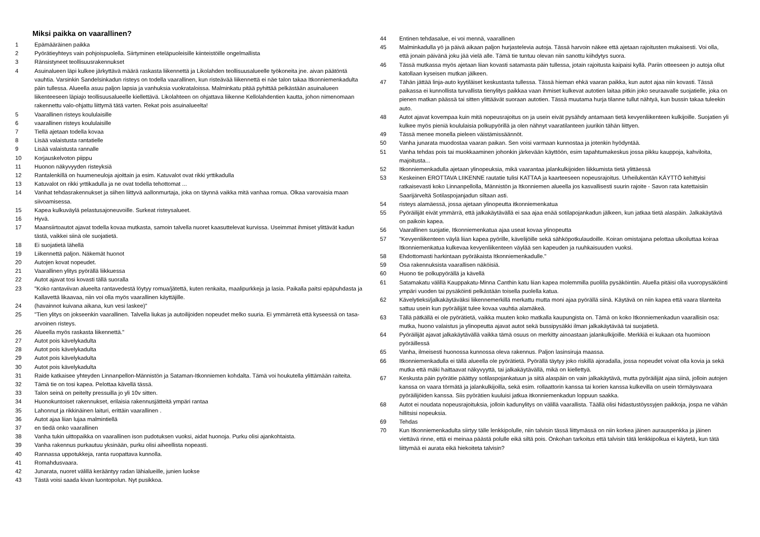Miksi paikka on vaarallinen?
| 1 | Epämääräinen paikka |
| 2 | Pyörätieyhteys vain pohjoispuolella. Siirtyminen eteläpuoleisille kiinteistöille ongelmallista |
| 3 | Ränsistyneet teollisuusrakennukset |
| 4 | Asuinalueen läpi kulkee järkyttävä määrä raskasta liikennettä ja Likolahden teollisuusalueelle työkoneita jne. aivan päätöntä vauhtia. Varsinkin Sandelsinkadun risteys on todella vaarallinen, kun risteävää liikennettä ei näe talon takaa Itkonniemenkadulta päin tullessa. Alueella asuu paljon lapsia ja vanhuksia vuokrataloissa. Malminkatu pitää pyhittää pelkästään asuinalueen liikenteeseen läpiajo teollisuusalueelle kiellettävä. Likolahteen on ohjattava liikenne Kellolahdentien kautta, johon nimenomaan rakennettu valo-ohjattu liittymä tätä varten. Rekat pois asuinalueelta! |
| 5 | Vaarallinen risteys koululaisille |
| 6 | vaarallinen risteys koululaisille |
| 7 | Tiellä ajetaan todella kovaa |
| 8 | Lisää valaistusta rantatielle |
| 9 | Lisää valaistusta rannalle |
| 10 | Korjauskelvoton piippu |
| 11 | Huonon näkyvyyden risteyksiä |
| 12 | Rantalenkillä on huumeneuloja ajoittain ja esim. Katuvalot ovat rikki yrttikadulla |
| 13 | Katuvalot on rikki yrttikadulla ja ne ovat todella tehottomat ... |
| 14 | Vanhat tehdasrakennukset ja siihen liittyvä aallonmurtaja, joka on täynnä vaikka mitä vanhaa romua. Olkaa varovaisia maan siivoamisessa. |
| 15 | Kapea kulkuväylä pelastusajoneuvoille. Surkeat risteysalueet. |
| 16 | Hyvä. |
| 17 | Maansiirtoautot ajavat todella kovaa mutkasta, samoin talvella nuoret kaasuttelevat kurvissa. Useimmat ihmiset ylittävät kadun tästä, vaikkei siinä ole suojatietä. |
| 18 | Ei suojatietä lähellä |
| 19 | Liikennettä paljon. Näkemät huonot |
| 20 | Autojen kovat nopeudet. |
| 21 | Vaarallinen ylitys pyörällä liikkuessa |
| 22 | Autot ajavat tosi kovasti tällä suoralla |
| 23 | "Koko rantaviivan alueelta rantavedestä löytyy romua/jätettä, kuten renkaita, maalipurkkeja ja lasia. Paikalla paitsi epäpuhdasta ja Kallavettä likaavaa, niin voi olla myös vaarallinen käyttäjille. |
| 24 | (havainnot kuivana aikana, kun vesi laskee)" |
| 25 | "Tien ylitys on jokseenkin vaarallinen. Talvella liukas ja autoilijoiden nopeudet melko suuria. Ei ymmärretä että kyseessä on tasa-arvoinen risteys. |
| 26 | Alueella myös raskasta liikennettä." |
| 27 | Autot pois kävelykadulta |
| 28 | Autot pois kävelykadulta |
| 29 | Autot pois kävelykadulta |
| 30 | Autot pois kävelykadulta |
| 31 | Raide katkaisee yhteyden Linnanpellon-Männistön ja Sataman-Itkonniemen kohdalta. Tämä voi houkutella ylittämään raiteita. |
| 32 | Tämä tie on tosi kapea. Pelottaa kävellä tässä. |
| 33 | Talon seinä on peitelty pressuilla jo yli 10v sitten. |
| 34 | Huonokuntoiset rakennukset, erilaisia rakennusjätteitä ympäri rantaa |
| 35 | Lahonnut ja rikkinäinen laituri, erittäin vaarallinen . |
| 36 | Autot ajaa liian lujaa malmintiellä |
| 37 | en tiedä onko vaarallinen |
| 38 | Vanha tukin uittopaikka on vaarallinen ison pudotuksen vuoksi, aidat huonoja. Purku olisi ajankohtaista. |
| 39 | Vanha rakennus purkautuu yksinään, purku olisi aiheellista nopeasti. |
| 40 | Rannassa uppotukkeja, ranta ruopattava kunnolla. |
| 41 | Romahdusvaara. |
| 42 | Junarata, nuoret välillä kerääntyy radan lähialueille, junien luokse |
| 43 | Tästä voisi saada kivan luontopolun. Nyt pusikkoa. |
| 44 | Entinen tehdasalue, ei voi mennä, vaarallinen |
| 45 | Malminkadulla yö ja päivä aikaan paljon hurjastelevia autoja. Tässä harvoin näkee että ajetaan rajoitusten mukaisesti. Voi olla, että jonain päivänä joku jää vielä alle. Tämä tie tuntuu olevan niin sanottu kiihdytys suora. |
| 46 | Tässä mutkassa myös ajetaan liian kovasti satamasta päin tullessa, jotain rajoitusta kaipaisi kyllä. Pariin otteeseen jo autoja ollut katollaan kyseisen mutkan jälkeen. |
| 47 | Tähän jättää linja-auto kyytiläiset keskustasta tullessa. Tässä hieman ehkä vaaran paikka, kun autot ajaa niin kovasti. Tässä paikassa ei kunnollista turvallista tienylitys paikkaa vaan ihmiset kulkevat autotien laitaa pitkin joko seuraavalle suojatielle, joka on pienen matkan päässä tai sitten ylittäävät suoraan autotien. Tässä muutama hurja tilanne tullut nähtyä, kun bussin takaa tuleekin auto. |
| 48 | Autot ajavat kovempaa kuin mitä nopeusrajoitus on ja usein eivät pysähdy antamaan tietä kevyenliikenteen kulkijoille. Suojatien yli kulkee myös pieniä koululaisia polkupyörillä ja olen nähnyt vaaratilanteen juurikin tähän liittyen. |
| 49 | Tässä menee monella pieleen väistämissäännöt. |
| 50 | Vanha junarata muodostaa vaaran paikan. Sen voisi varmaan kunnostaa ja jotenkin hyödyntää. |
| 51 | Vanha tehdas pois tai muokkaaminen johonkin järkevään käyttöön, esim tapahtumakeskus jossa pikku kauppoja, kahviloita, majoitusta... |
| 52 | Itkonniemenkadulla ajetaan ylinopeuksia, mikä vaarantaa jalankulkijoiden liikkumista tietä ylittäessä |
| 53 | Keskeinen EROTTAVA LIIKENNE rautatie tulisi KATTAA ja kaarteeseen nopeusrajoitus. Urheilukentän KÄYTTÖ kehittyisi ratkaisevasti koko Linnanpellolla, Männistön ja Itkonniemen alueella jos kasvallisesti suurin rajoite - Savon rata katettaisiin Saarijärveltä Sotilaspojanjadun siltaan asti. |
| 54 | risteys alamäessä, jossa ajetaan ylinopeutta itkonniemenkatua |
| 55 | Pyöräilijät eivät ymmärrä, että jalkakäytävällä ei saa ajaa enää sotilapojankadun jälkeen, kun jatkaa tietä alaspäin. Jalkakäytävä on paikoin kapea. |
| 56 | Vaarallinen suojatie, Itkonniemenkatua ajaa useat kovaa ylinopeutta |
| 57 | "Kevyenliikenteen väylä liian kapea pyörille, kävelijöille sekä sähköpotkulaudoille. Koiran omistajana pelottaa ulkoiluttaa koiraa Itkonniemenkatua kulkevaa kevyenliikenteen väylää sen kapeuden ja ruuhkaisuuden vuoksi. |
| 58 | Ehdottomasti harkintaan pyöräkaista Itkonniemenkadulle." |
| 59 | Osa rakennuksista vaarallisen näköisiä. |
| 60 | Huono tie polkupyörällä ja kävellä |
| 61 | Satamakatu välillä Kauppakatu-Minna Canthin katu liian kapea molemmilla puolilla pysäköintiin. Aluella pitäisi olla vuoropysäköinti ympäri vuoden tai pysäköinti pelkästään toisella puolella katua. |
| 62 | Kävelytieksi/jalkakäytäväksi liikennemerkillä merkattu mutta moni ajaa pyörällä siinä. Käytävä on niin kapea että vaara tilanteita sattuu usein kun pyöräilijät tulee kovaa vauhtia alamäkeä. |
| 63 | Tällä pätkällä ei ole pyörätietä, vaikka muuten koko matkalla kaupungista on. Tämä on koko Itkonniemenkadun vaarallisin osa: mutka, huono valaistus ja ylinopeutta ajavat autot sekä bussipysäkki ilman jalkakäytävää tai suojatietä. |
| 64 | Pyöräilijät ajavat jalkakäytävällä vaikka tämä osuus on merkitty ainoastaan jalankulkijoille. Merkkiä ei kukaan ota huomioon pyöräillessä |
| 65 | Vanha, ilmeisesti huonossa kunnossa oleva rakennus. Paljon lasinsiruja maassa. |
| 66 | Itkonniemenkadulla ei tällä alueella ole pyörätietä. Pyörällä täytyy joko riskillä ajoradalla, jossa nopeudet voivat olla kovia ja sekä mutka että mäki haittaavat näkyvyyttä, tai jalkakäytävällä, mikä on kiellettyä. |
| 67 | Keskusta päin pyörätie päättyy sotilaspojankatuun ja siitä alaspäin on vain jalkakäytävä, mutta pyöräilijät ajaa siinä, jolloin autojen kanssa on vaara törmätä ja jalankulkijoilla, sekä esim. rollaattorin kanssa tai korien kanssa kulkevilla on usein törmäysvaara pyöräilijöiden kanssa. Siis pyörätien kuuluisi jatkua itkonniemenkadun loppuun saakka. |
| 68 | Autot ei noudata nopeusrajoituksia, jolloin kadunylitys on välillä vaarallista. Täällä olisi hidastustöyssyjen paikkoja, jospa ne vähän hillitsisi nopeuksia. |
| 69 | Tehdas |
| 70 | Kun Itkonniemenkadulta siirtyy tälle lenkkipolulle, niin talvisin tässä liittymässä on niin korkea jäinen aurauspenkka ja jäinen viettävä rinne, että ei meinaa päästä polulle eikä siltä pois. Onkohan tarkoitus että talvisin tätä lenkkipolkua ei käytetä, kun tätä liittymää ei aurata eikä hiekoiteta talvisin? |